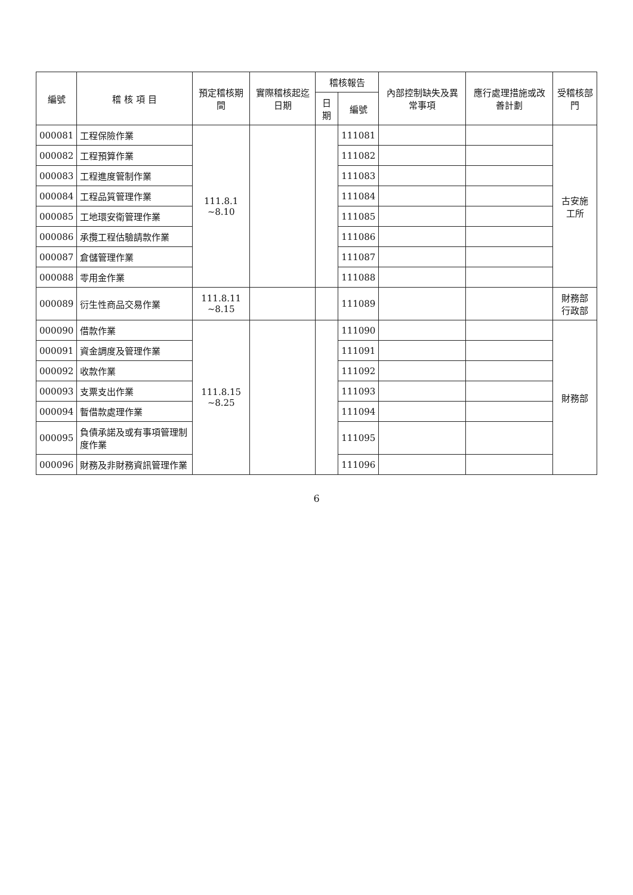| 編號 | 稽 核 項 目 | 預定稽核期間 | 實際稽核起迄日期 | 稽核報告 | | 內部控制缺失及異常事項 | 應行處理措施或改善計劃 | 受稽核部門 |
| --- | --- | --- | --- | --- | --- | --- | --- | --- |
| | | | | 日期 | 編號 | | | |
| 000081 | 工程保險作業 | 111.8.1 ~8.10 | | | 111081 | | | 古安施 工所 |
| 000082 | 工程預算作業 | | | | 111082 | | | |
| 000083 | 工程進度管制作業 | | | | 111083 | | | |
| 000084 | 工程品質管理作業 | | | | 111084 | | | |
| 000085 | 工地環安衛管理作業 | | | | 111085 | | | |
| 000086 | 承攬工程估驗請款作業 | | | | 111086 | | | |
| 000087 | 倉儲管理作業 | | | | 111087 | | | |
| 000088 | 零用金作業 | | | | 111088 | | | |
| 000089 | 衍生性商品交易作業 | 111.8.11 ~8.15 | | | 111089 | | | 財務部 行政部 |
| 000090 | 借款作業 | 111.8.15 ~8.25 | | | 111090 | | | 財務部 |
| 000091 | 資金調度及管理作業 | | | | 111091 | | | |
| 000092 | 收款作業 | | | | 111092 | | | |
| 000093 | 支票支出作業 | | | | 111093 | | | |
| 000094 | 暫借款處理作業 | | | | 111094 | | | |
| 000095 | 負債承諾及或有事項管理制度作業 | | | | 111095 | | | |
| 000096 | 財務及非財務資訊管理作業 | | | | 111096 | | | |
6